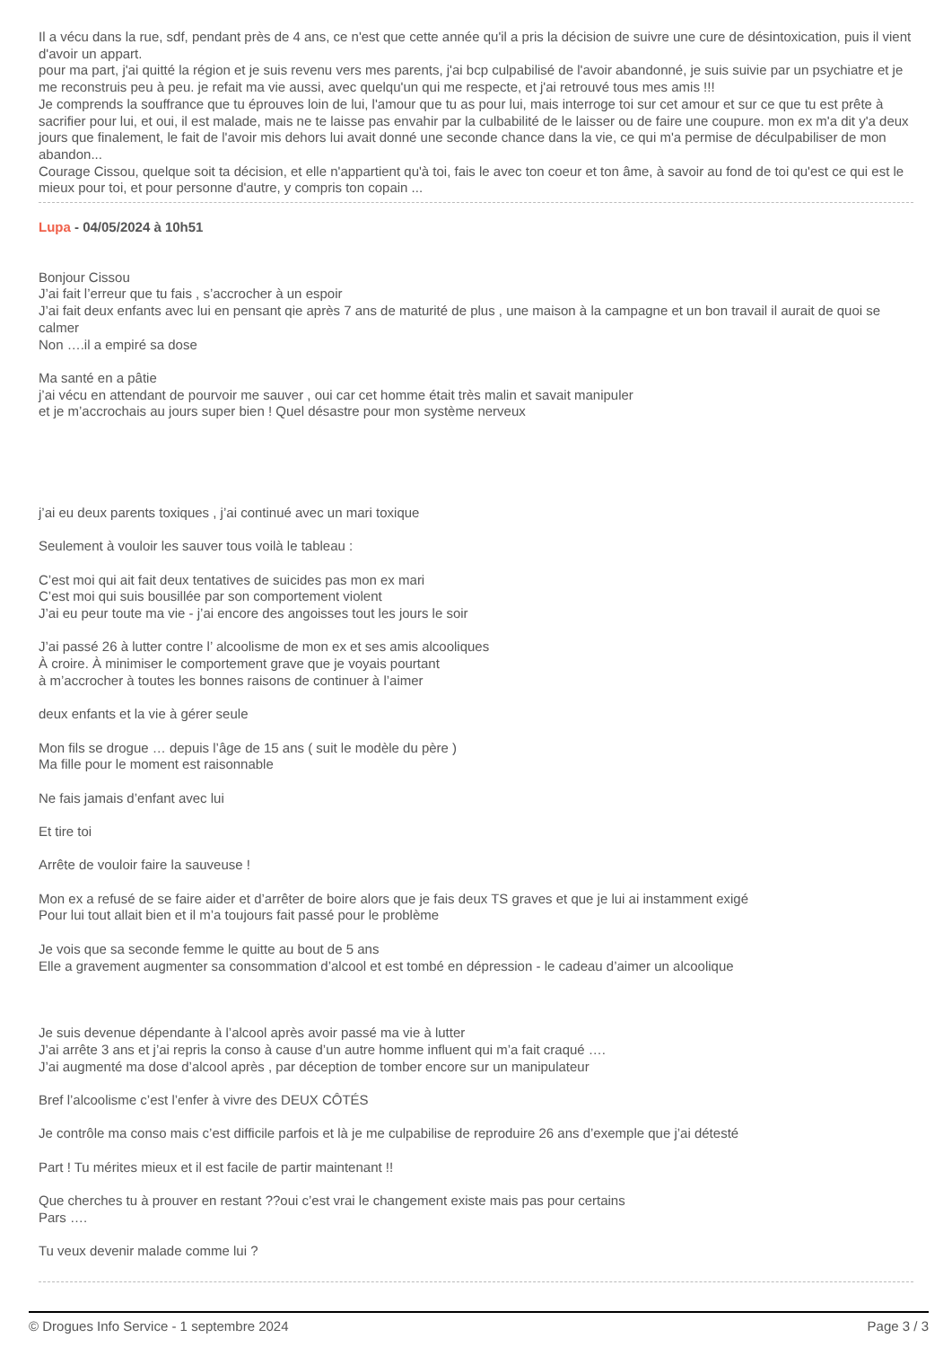Il a vécu dans la rue, sdf, pendant près de 4 ans, ce n'est que cette année qu'il a pris la décision de suivre une cure de désintoxication, puis il vient d'avoir un appart.
pour ma part, j'ai quitté la région et je suis revenu vers mes parents, j'ai bcp culpabilisé de l'avoir abandonné, je suis suivie par un psychiatre et je me reconstruis peu à peu. je refait ma vie aussi, avec quelqu'un qui me respecte, et j'ai retrouvé tous mes amis !!!
Je comprends la souffrance que tu éprouves loin de lui, l'amour que tu as pour lui, mais interroge toi sur cet amour et sur ce que tu est prête à sacrifier pour lui, et oui, il est malade, mais ne te laisse pas envahir par la culbabilité de le laisser ou de faire une coupure. mon ex m'a dit y'a deux jours que finalement, le fait de l'avoir mis dehors lui avait donné une seconde chance dans la vie, ce qui m'a permise de déculpabiliser de mon abandon...
Courage Cissou, quelque soit ta décision, et elle n'appartient qu'à toi, fais le avec ton coeur et ton âme, à savoir au fond de toi qu'est ce qui est le mieux pour toi, et pour personne d'autre, y compris ton copain ...
Lupa - 04/05/2024 à 10h51
Bonjour Cissou
J’ai fait l’erreur que tu fais , s’accrocher à un espoir
J’ai fait deux enfants avec lui en pensant qie après 7 ans de maturité de plus , une maison à la campagne et un bon travail il aurait de quoi se calmer
Non ….il a empiré sa dose
Ma santé en a pâtie
j’ai vécu en attendant de pourvoir me sauver , oui car cet homme était très malin et savait manipuler
et je m’accrochais au jours super bien ! Quel désastre pour mon système nerveux
j’ai eu deux parents toxiques , j’ai continué avec un mari toxique
Seulement à vouloir les sauver tous voilà le tableau :
C’est moi qui ait fait deux tentatives de suicides pas mon ex mari
C’est moi qui suis bousillée par son comportement violent
J’ai eu peur toute ma vie - j’ai encore des angoisses tout les jours le soir
J’ai passé 26 à lutter contre l’ alcoolisme de mon ex et ses amis alcooliques
À croire. À minimiser le comportement grave que je voyais pourtant
à m’accrocher à toutes les bonnes raisons de continuer à l’aimer
deux enfants et la vie à gérer seule
Mon fils se drogue … depuis l’âge de 15 ans ( suit le modèle du père )
Ma fille pour le moment est raisonnable
Ne fais jamais d’enfant avec lui
Et tire toi
Arrête de vouloir faire la sauveuse !
Mon ex a refusé de se faire aider et d’arrêter de boire alors que je fais deux TS graves et que je lui ai instamment exigé
Pour lui tout allait bien et il m’a toujours fait passé pour le problème
Je vois que sa seconde femme le quitte au bout de 5 ans
Elle a gravement augmenter sa consommation d’alcool et est tombé en dépression - le cadeau d’aimer un alcoolique
Je suis devenue dépendante à l’alcool après avoir passé ma vie à lutter
J’ai arrête 3 ans et j’ai repris la conso à cause d’un autre homme influent qui m’a fait craqué ….
J’ai augmenté ma dose d’alcool après , par déception de tomber encore sur un manipulateur
Bref l’alcoolisme c’est l’enfer à vivre des DEUX CÔTÉS
Je contrôle ma conso mais c’est difficile parfois et là je me culpabilise de reproduire 26 ans d’exemple que j’ai détesté
Part ! Tu mérites mieux et il est facile de partir maintenant !!
Que cherches tu à prouver en restant ??oui c’est vrai le changement existe mais pas pour certains
Pars ….
Tu veux devenir malade comme lui ?
© Drogues Info Service - 1 septembre 2024 Page 3 / 3